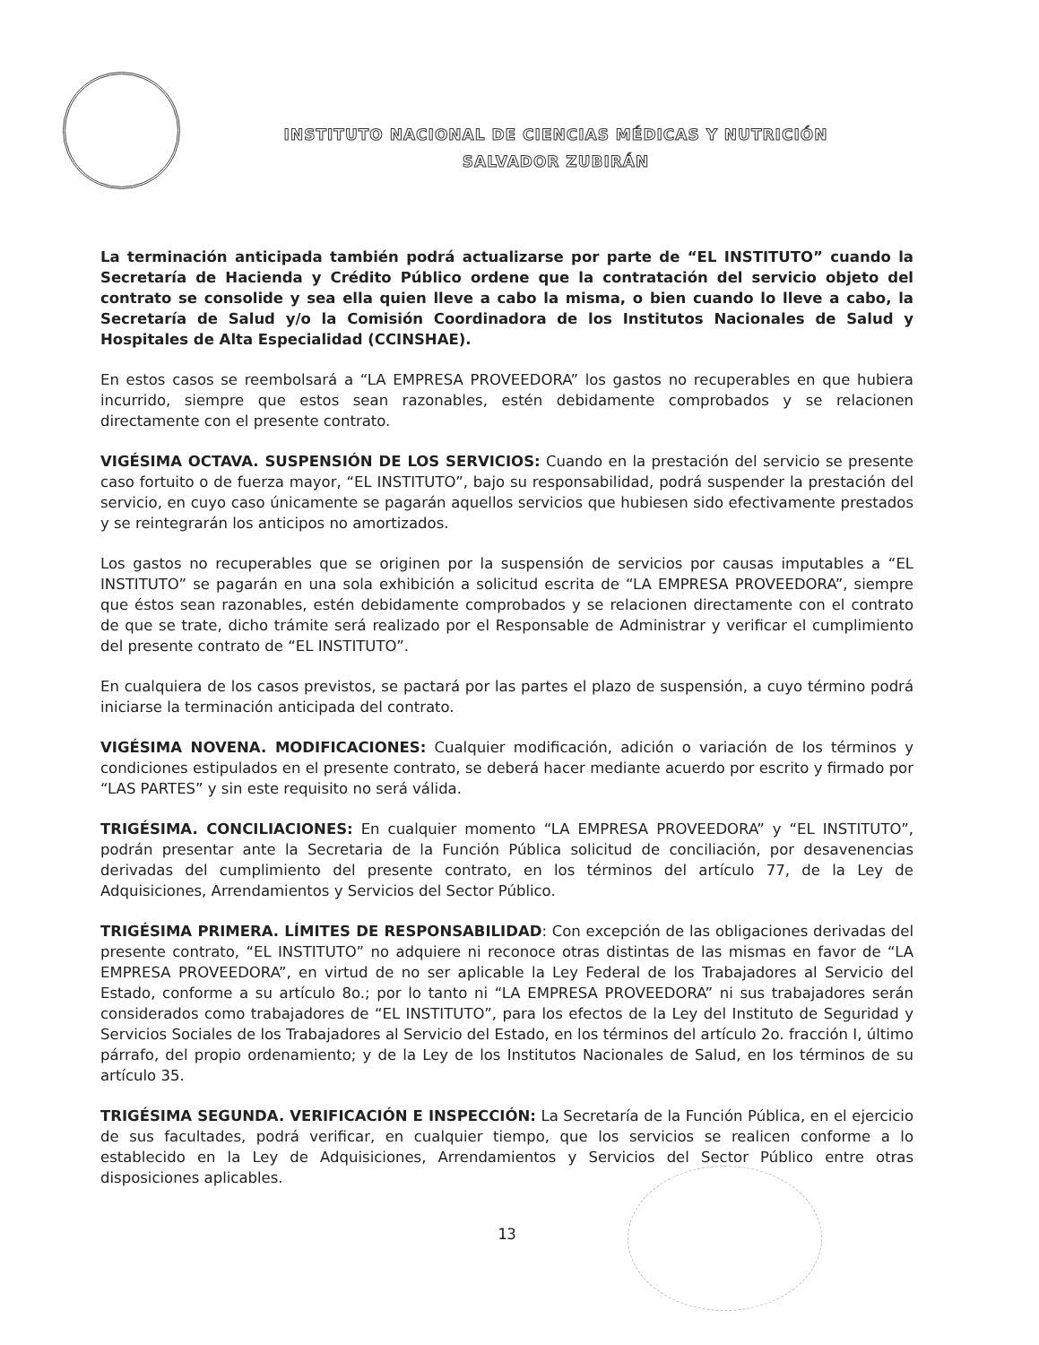INSTITUTO NACIONAL DE CIENCIAS MÉDICAS Y NUTRICIÓN
SALVADOR ZUBIRÁN
La terminación anticipada también podrá actualizarse por parte de “EL INSTITUTO” cuando la Secretaría de Hacienda y Crédito Público ordene que la contratación del servicio objeto del contrato se consolide y sea ella quien lleve a cabo la misma, o bien cuando lo lleve a cabo, la Secretaría de Salud y/o la Comisión Coordinadora de los Institutos Nacionales de Salud y Hospitales de Alta Especialidad (CCINSHAE).
En estos casos se reembolsará a “LA EMPRESA PROVEEDORA” los gastos no recuperables en que hubiera incurrido, siempre que estos sean razonables, estén debidamente comprobados y se relacionen directamente con el presente contrato.
VIGÉSIMA OCTAVA. SUSPENSIÓN DE LOS SERVICIOS: Cuando en la prestación del servicio se presente caso fortuito o de fuerza mayor, “EL INSTITUTO”, bajo su responsabilidad, podrá suspender la prestación del servicio, en cuyo caso únicamente se pagarán aquellos servicios que hubiesen sido efectivamente prestados y se reintegrarán los anticipos no amortizados.
Los gastos no recuperables que se originen por la suspensión de servicios por causas imputables a “EL INSTITUTO” se pagarán en una sola exhibición a solicitud escrita de “LA EMPRESA PROVEEDORA”, siempre que éstos sean razonables, estén debidamente comprobados y se relacionen directamente con el contrato de que se trate, dicho trámite será realizado por el Responsable de Administrar y verificar el cumplimiento del presente contrato de “EL INSTITUTO”.
En cualquiera de los casos previstos, se pactará por las partes el plazo de suspensión, a cuyo término podrá iniciarse la terminación anticipada del contrato.
VIGÉSIMA NOVENA. MODIFICACIONES: Cualquier modificación, adición o variación de los términos y condiciones estipulados en el presente contrato, se deberá hacer mediante acuerdo por escrito y firmado por “LAS PARTES” y sin este requisito no será válida.
TRIGÉSIMA. CONCILIACIONES: En cualquier momento “LA EMPRESA PROVEEDORA” y “EL INSTITUTO”, podrán presentar ante la Secretaria de la Función Pública solicitud de conciliación, por desavenencias derivadas del cumplimiento del presente contrato, en los términos del artículo 77, de la Ley de Adquisiciones, Arrendamientos y Servicios del Sector Público.
TRIGÉSIMA PRIMERA. LÍMITES DE RESPONSABILIDAD: Con excepción de las obligaciones derivadas del presente contrato, “EL INSTITUTO” no adquiere ni reconoce otras distintas de las mismas en favor de “LA EMPRESA PROVEEDORA”, en virtud de no ser aplicable la Ley Federal de los Trabajadores al Servicio del Estado, conforme a su artículo 8o.; por lo tanto ni “LA EMPRESA PROVEEDORA” ni sus trabajadores serán considerados como trabajadores de “EL INSTITUTO”, para los efectos de la Ley del Instituto de Seguridad y Servicios Sociales de los Trabajadores al Servicio del Estado, en los términos del artículo 2o. fracción I, último párrafo, del propio ordenamiento; y de la Ley de los Institutos Nacionales de Salud, en los términos de su artículo 35.
TRIGÉSIMA SEGUNDA. VERIFICACIÓN E INSPECCIÓN: La Secretaría de la Función Pública, en el ejercicio de sus facultades, podrá verificar, en cualquier tiempo, que los servicios se realicen conforme a lo establecido en la Ley de Adquisiciones, Arrendamientos y Servicios del Sector Público entre otras disposiciones aplicables.
13